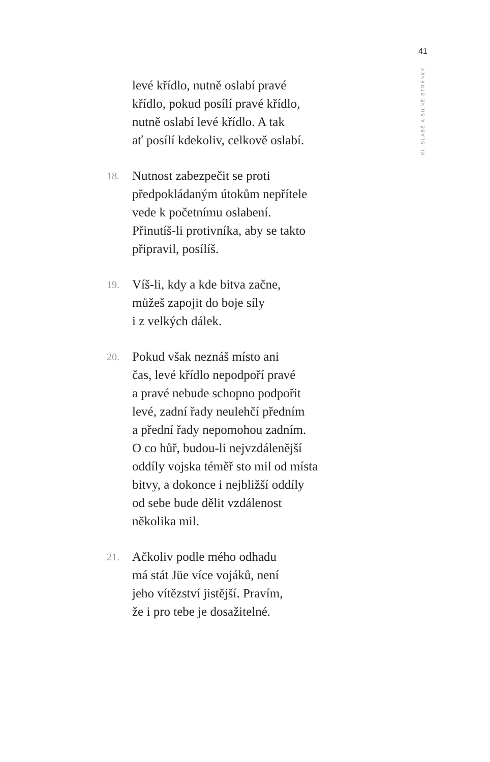41
VI. SLABÉ A SILNÉ STRÁNKY
levé křídlo, nutně oslabí pravé
křídlo, pokud posílí pravé křídlo,
nutně oslabí levé křídlo. A tak
ať posílí kdekoliv, celkově oslabí.
18.
Nutnost zabezpečit se proti
předpokládaným útokům nepřítele
vede k početnímu oslabení.
Přinutíš-li protivníka, aby se takto
připravil, posílíš.
19.
Víš-li, kdy a kde bitva začne,
můžeš zapojit do boje síly
i z velkých dálek.
20.
Pokud však neznáš místo ani
čas, levé křídlo nepodpoří pravé
a pravé nebude schopno podpořit
levé, zadní řady neulehčí předním
a přední řady nepomohou zadním.
O co hůř, budou-li nejvzdálenější
oddíly vojska téměř sto mil od místa
bitvy, a dokonce i nejbližší oddíly
od sebe bude dělit vzdálenost
několika mil.
21.
Ačkoliv podle mého odhadu
má stát Jüe více vojáků, není
jeho vítězství jistější. Pravím,
že i pro tebe je dosažitelné.